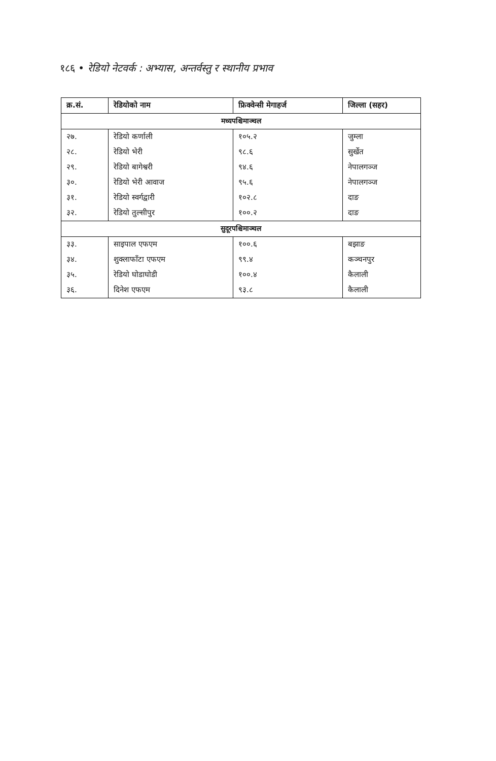१८६ • रेडियो नेटवर्क : अभ्यास, अन्तर्वस्तु र स्थानीय प्रभाव
| क्र.सं. | रेडियोको नाम | फ्रिक्वेन्सी मेगाहर्ज | जिल्ला (सहर) |
| --- | --- | --- | --- |
| मध्यपश्चिमाञ्चल | | | |
| २७. | रेडियो कर्णाली | १०५.२ | जुम्ला |
| २८. | रेडियो भेरी | ९८.६ | सुर्खेत |
| २९. | रेडियो बागेश्वरी | ९४.६ | नेपालगञ्ज |
| ३०. | रेडियो भेरी आवाज | ९५.६ | नेपालगञ्ज |
| ३१. | रेडियो स्वर्गद्वारी | १०२.८ | दाङ |
| ३२. | रेडियो तुल्सीपुर | १००.२ | दाङ |
| सुदूरपश्चिमाञ्चल | | | |
| ३३. | साइपाल एफएम | १००.६ | बझाङ |
| ३४. | शुक्लाफाँटा एफएम | ९९.४ | कञ्चनपुर |
| ३५. | रेडियो घोडाघोडी | १००.४ | कैलाली |
| ३६. | दिनेश एफएम | ९३.८ | कैलाली |